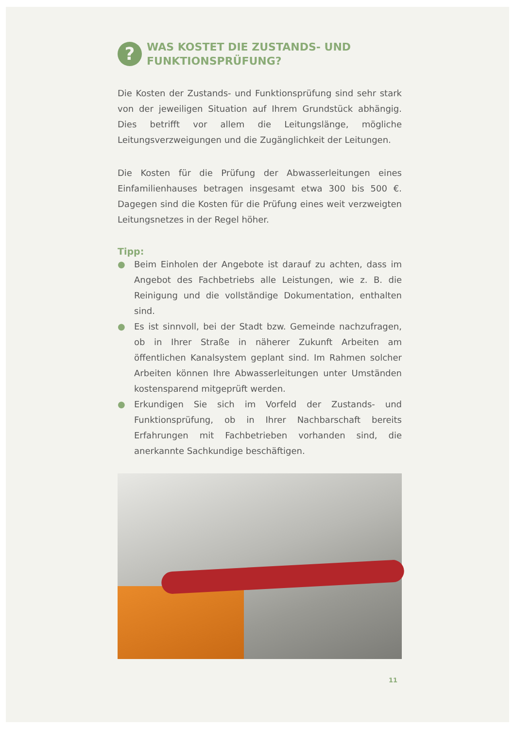?
WAS KOSTET DIE ZUSTANDS- UND FUNKTIONSPRÜFUNG?
Die Kosten der Zustands- und Funktionsprüfung sind sehr stark von der jeweiligen Situation auf Ihrem Grundstück abhängig. Dies betrifft vor allem die Leitungslänge, mögliche Leitungsverzweigungen und die Zugänglichkeit der Leitungen.
Die Kosten für die Prüfung der Abwasserleitungen eines Einfamilienhauses betragen insgesamt etwa 300 bis 500 €. Dagegen sind die Kosten für die Prüfung eines weit verzweigten Leitungsnetzes in der Regel höher.
Tipp:
● Beim Einholen der Angebote ist darauf zu achten, dass im Angebot des Fachbetriebs alle Leistungen, wie z. B. die Reinigung und die vollständige Dokumentation, enthalten sind.
● Es ist sinnvoll, bei der Stadt bzw. Gemeinde nachzufragen, ob in Ihrer Straße in näherer Zukunft Arbeiten am öffentlichen Kanalsystem geplant sind. Im Rahmen solcher Arbeiten können Ihre Abwasserleitungen unter Umständen kostensparend mitgeprüft werden.
● Erkundigen Sie sich im Vorfeld der Zustands- und Funktionsprüfung, ob in Ihrer Nachbarschaft bereits Erfahrungen mit Fachbetrieben vorhanden sind, die anerkannte Sachkundige beschäftigen.
11